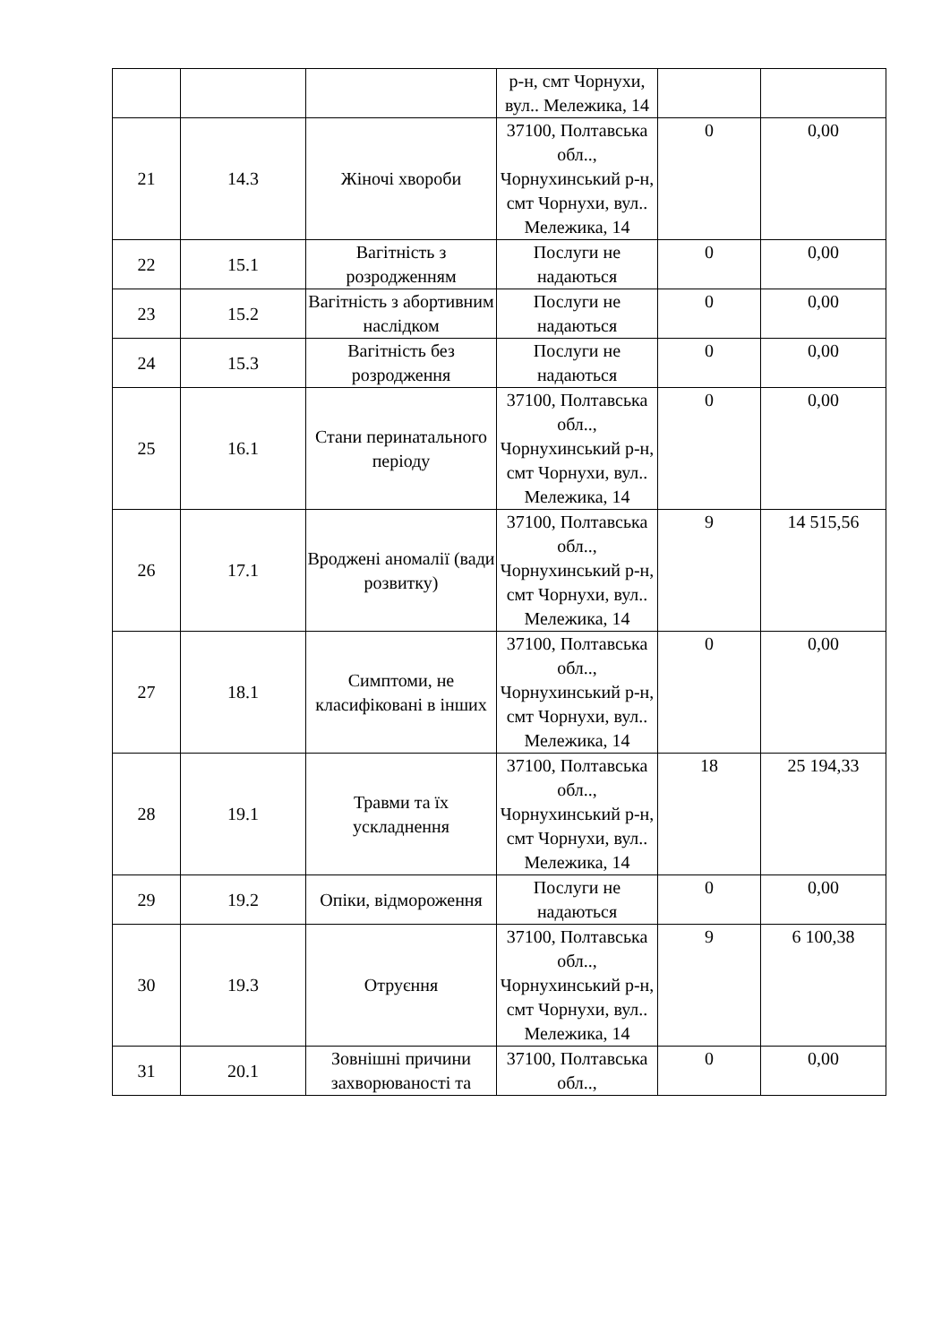| | | | р-н, смт Чорнухи, вул.. Мележика, 14 | | |
| 21 | 14.3 | Жіночі хвороби | 37100, Полтавська обл.., Чорнухинський р-н, смт Чорнухи, вул.. Мележика, 14 | 0 | 0,00 |
| 22 | 15.1 | Вагітність з розродженням | Послуги не надаються | 0 | 0,00 |
| 23 | 15.2 | Вагітність з абортивним наслідком | Послуги не надаються | 0 | 0,00 |
| 24 | 15.3 | Вагітність без розродження | Послуги не надаються | 0 | 0,00 |
| 25 | 16.1 | Стани перинатального періоду | 37100, Полтавська обл.., Чорнухинський р-н, смт Чорнухи, вул.. Мележика, 14 | 0 | 0,00 |
| 26 | 17.1 | Вроджені аномалії (вади розвитку) | 37100, Полтавська обл.., Чорнухинський р-н, смт Чорнухи, вул.. Мележика, 14 | 9 | 14 515,56 |
| 27 | 18.1 | Симптоми, не класифіковані в інших | 37100, Полтавська обл.., Чорнухинський р-н, смт Чорнухи, вул.. Мележика, 14 | 0 | 0,00 |
| 28 | 19.1 | Травми та їх ускладнення | 37100, Полтавська обл.., Чорнухинський р-н, смт Чорнухи, вул.. Мележика, 14 | 18 | 25 194,33 |
| 29 | 19.2 | Опіки, відмороження | Послуги не надаються | 0 | 0,00 |
| 30 | 19.3 | Отруєння | 37100, Полтавська обл.., Чорнухинський р-н, смт Чорнухи, вул.. Мележика, 14 | 9 | 6 100,38 |
| 31 | 20.1 | Зовнішні причини захворюваності та | 37100, Полтавська обл.., | 0 | 0,00 |